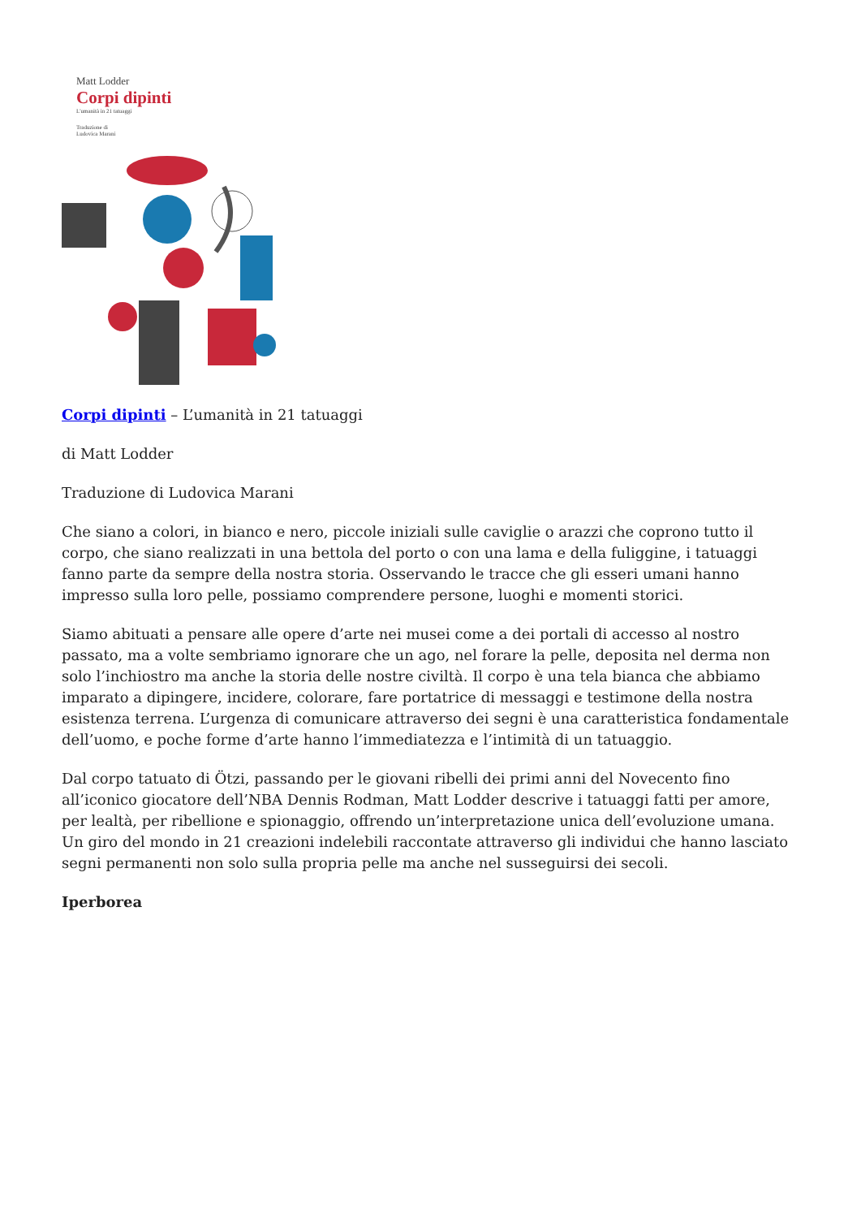Matt Lodder
Corpi dipinti
L'umanità in 21 tatuaggi
Traduzione di
Ludovica Marani
Corpi dipinti – L’umanità in 21 tatuaggi
di Matt Lodder
Traduzione di Ludovica Marani
Che siano a colori, in bianco e nero, piccole iniziali sulle caviglie o arazzi che coprono tutto il corpo, che siano realizzati in una bettola del porto o con una lama e della fuliggine, i tatuaggi fanno parte da sempre della nostra storia. Osservando le tracce che gli esseri umani hanno impresso sulla loro pelle, possiamo comprendere persone, luoghi e momenti storici.
Siamo abituati a pensare alle opere d’arte nei musei come a dei portali di accesso al nostro passato, ma a volte sembriamo ignorare che un ago, nel forare la pelle, deposita nel derma non solo l’inchiostro ma anche la storia delle nostre civiltà. Il corpo è una tela bianca che abbiamo imparato a dipingere, incidere, colorare, fare portatrice di messaggi e testimone della nostra esistenza terrena. L’urgenza di comunicare attraverso dei segni è una caratteristica fondamentale dell’uomo, e poche forme d’arte hanno l’immediatezza e l’intimità di un tatuaggio.
Dal corpo tatuato di Ötzi, passando per le giovani ribelli dei primi anni del Novecento fino all’iconico giocatore dell’NBA Dennis Rodman, Matt Lodder descrive i tatuaggi fatti per amore, per lealtà, per ribellione e spionaggio, offrendo un’interpretazione unica dell’evoluzione umana. Un giro del mondo in 21 creazioni indelebili raccontate attraverso gli individui che hanno lasciato segni permanenti non solo sulla propria pelle ma anche nel susseguirsi dei secoli.
Iperborea